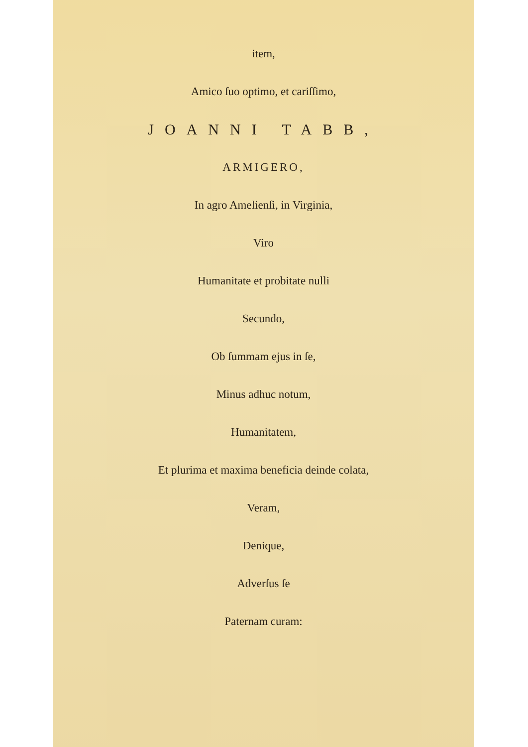item,
Amico ſuo optimo, et cariſſimo,
JOANNI TABB,
ARMIGERO,
In agro Amelienſi, in Virginia,
Viro
Humanitate et probitate nulli
Secundo,
Ob ſummam ejus in ſe,
Minus adhuc notum,
Humanitatem,
Et plurima et maxima beneficia deinde colata,
Veram,
Denique,
Adverſus ſe
Paternam curam: